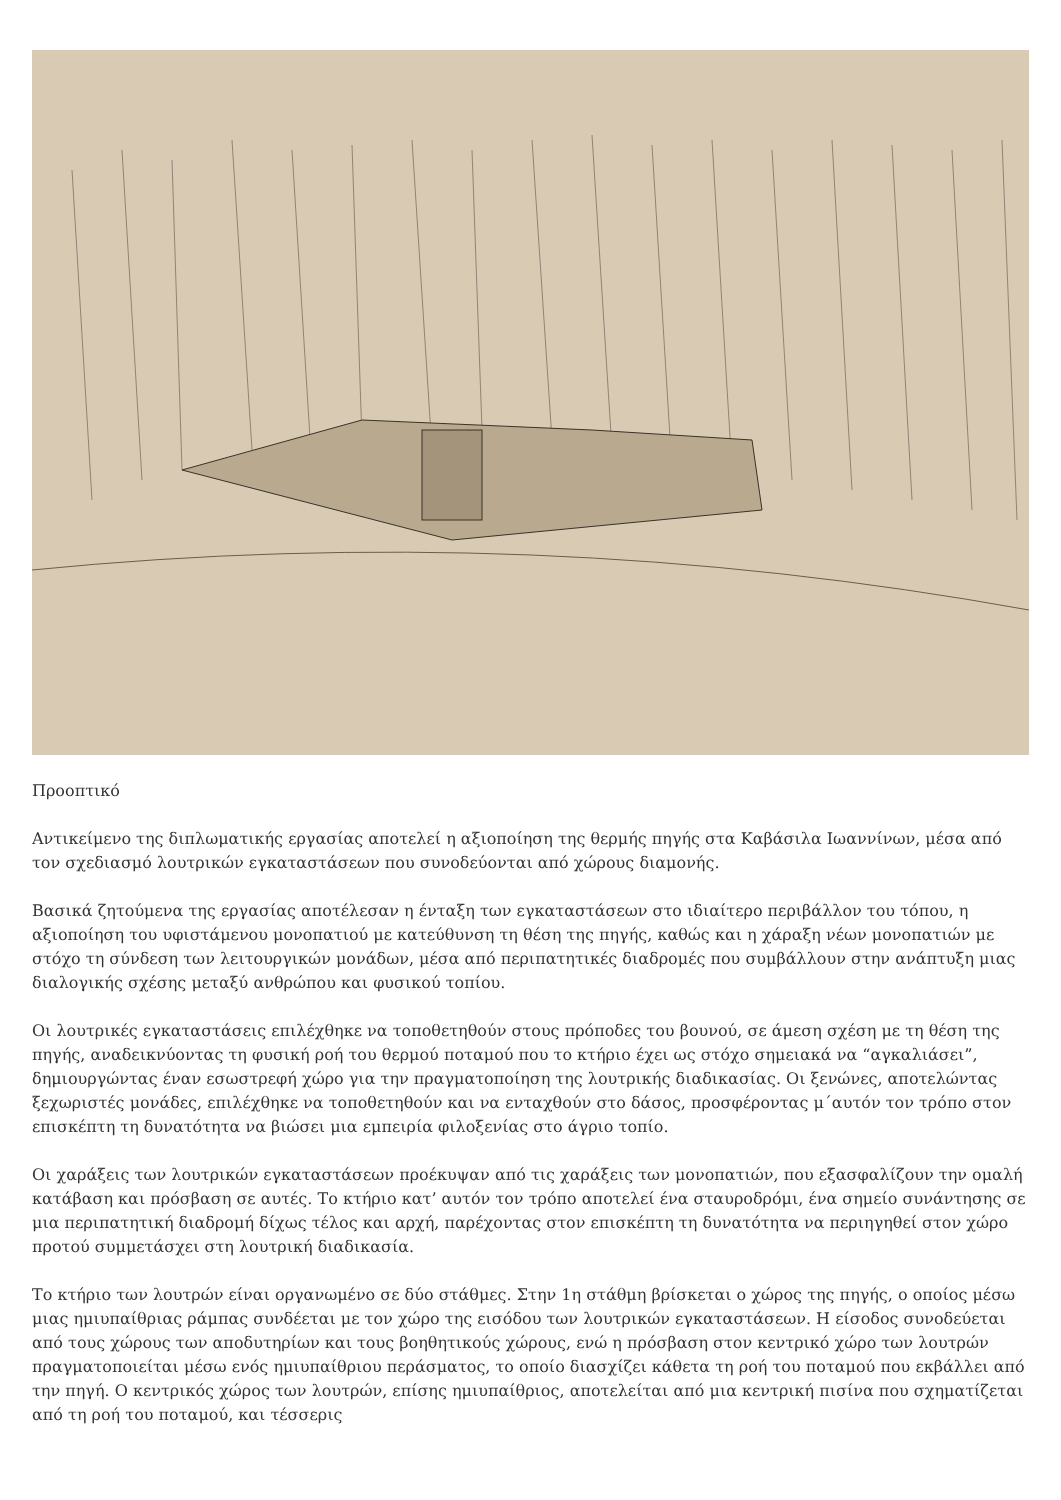Προοπτικό
Αντικείμενο της διπλωματικής εργασίας αποτελεί η αξιοποίηση της θερμής πηγής στα Καβάσιλα Ιωαννίνων, μέσα από τον σχεδιασμό λουτρικών εγκαταστάσεων που συνοδεύονται από χώρους διαμονής.
Βασικά ζητούμενα της εργασίας αποτέλεσαν η ένταξη των εγκαταστάσεων στο ιδιαίτερο περιβάλλον του τόπου, η αξιοποίηση του υφιστάμενου μονοπατιού με κατεύθυνση τη θέση της πηγής, καθώς και η χάραξη νέων μονοπατιών με στόχο τη σύνδεση των λειτουργικών μονάδων, μέσα από περιπατητικές διαδρομές που συμβάλλουν στην ανάπτυξη μιας διαλογικής σχέσης μεταξύ ανθρώπου και φυσικού τοπίου.
Οι λουτρικές εγκαταστάσεις επιλέχθηκε να τοποθετηθούν στους πρόποδες του βουνού, σε άμεση σχέση με τη θέση της πηγής, αναδεικνύοντας τη φυσική ροή του θερμού ποταμού που το κτήριο έχει ως στόχο σημειακά να “αγκαλιάσει”, δημιουργώντας έναν εσωστρεφή χώρο για την πραγματοποίηση της λουτρικής διαδικασίας. Οι ξενώνες, αποτελώντας ξεχωριστές μονάδες, επιλέχθηκε να τοποθετηθούν και να ενταχθούν στο δάσος, προσφέροντας μ΄αυτόν τον τρόπο στον επισκέπτη τη δυνατότητα να βιώσει μια εμπειρία φιλοξενίας στο άγριο τοπίο.
Οι χαράξεις των λουτρικών εγκαταστάσεων προέκυψαν από τις χαράξεις των μονοπατιών, που εξασφαλίζουν την ομαλή κατάβαση και πρόσβαση σε αυτές. Το κτήριο κατ’ αυτόν τον τρόπο αποτελεί ένα σταυροδρόμι, ένα σημείο συνάντησης σε μια περιπατητική διαδρομή δίχως τέλος και αρχή, παρέχοντας στον επισκέπτη τη δυνατότητα να περιηγηθεί στον χώρο προτού συμμετάσχει στη λουτρική διαδικασία.
Το κτήριο των λουτρών είναι οργανωμένο σε δύο στάθμες. Στην 1η στάθμη βρίσκεται ο χώρος της πηγής, ο οποίος μέσω μιας ημιυπαίθριας ράμπας συνδέεται με τον χώρο της εισόδου των λουτρικών εγκαταστάσεων. Η είσοδος συνοδεύεται από τους χώρους των αποδυτηρίων και τους βοηθητικούς χώρους, ενώ η πρόσβαση στον κεντρικό χώρο των λουτρών πραγματοποιείται μέσω ενός ημιυπαίθριου περάσματος, το οποίο διασχίζει κάθετα τη ροή του ποταμού που εκβάλλει από την πηγή. Ο κεντρικός χώρος των λουτρών, επίσης ημιυπαίθριος, αποτελείται από μια κεντρική πισίνα που σχηματίζεται από τη ροή του ποταμού, και τέσσερις